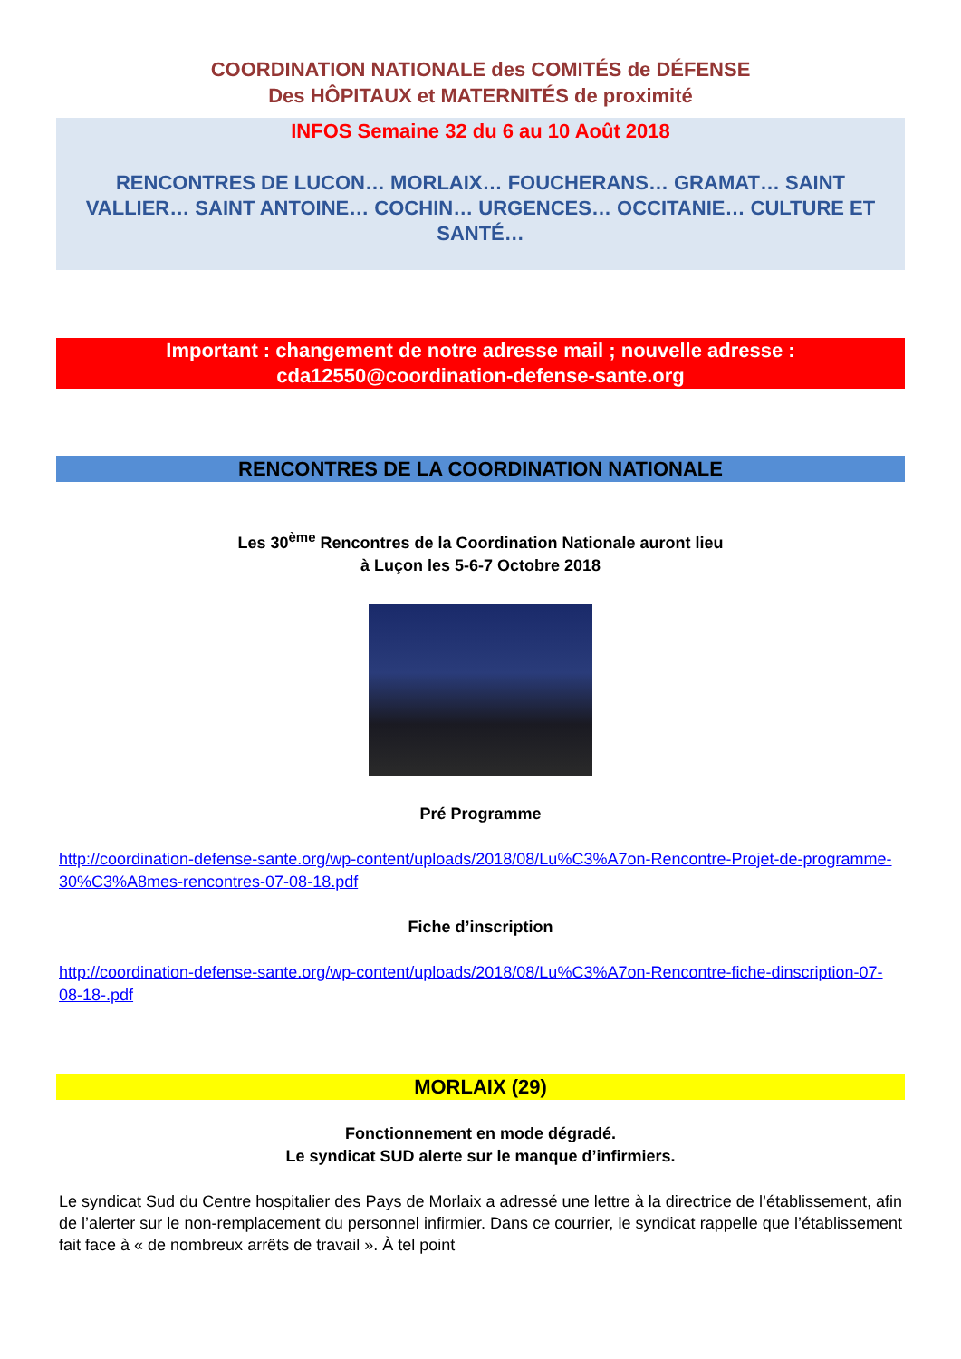COORDINATION NATIONALE des COMITÉS de DÉFENSE
Des HÔPITAUX et MATERNITÉS de proximité
INFOS Semaine 32 du 6 au 10 Août 2018
RENCONTRES DE LUCON… MORLAIX… FOUCHERANS… GRAMAT… SAINT VALLIER… SAINT ANTOINE… COCHIN… URGENCES… OCCITANIE… CULTURE ET SANTÉ…
Important : changement de notre adresse mail ; nouvelle adresse :
cda12550@coordination-defense-sante.org
RENCONTRES DE LA COORDINATION NATIONALE
Les 30<sup>ème</sup> Rencontres de la Coordination Nationale auront lieu
à Luçon les 5-6-7 Octobre 2018
Pré Programme
http://coordination-defense-sante.org/wp-content/uploads/2018/08/Lu%C3%A7on-Rencontre-Projet-de-programme-30%C3%A8mes-rencontres-07-08-18.pdf
Fiche d’inscription
http://coordination-defense-sante.org/wp-content/uploads/2018/08/Lu%C3%A7on-Rencontre-fiche-dinscription-07-08-18-.pdf
MORLAIX (29)
Fonctionnement en mode dégradé.
Le syndicat SUD alerte sur le manque d’infirmiers.
Le syndicat Sud du Centre hospitalier des Pays de Morlaix a adressé une lettre à la directrice de l’établissement, afin de l’alerter sur le non-remplacement du personnel infirmier. Dans ce courrier, le syndicat rappelle que l’établissement fait face à « de nombreux arrêts de travail ». À tel point